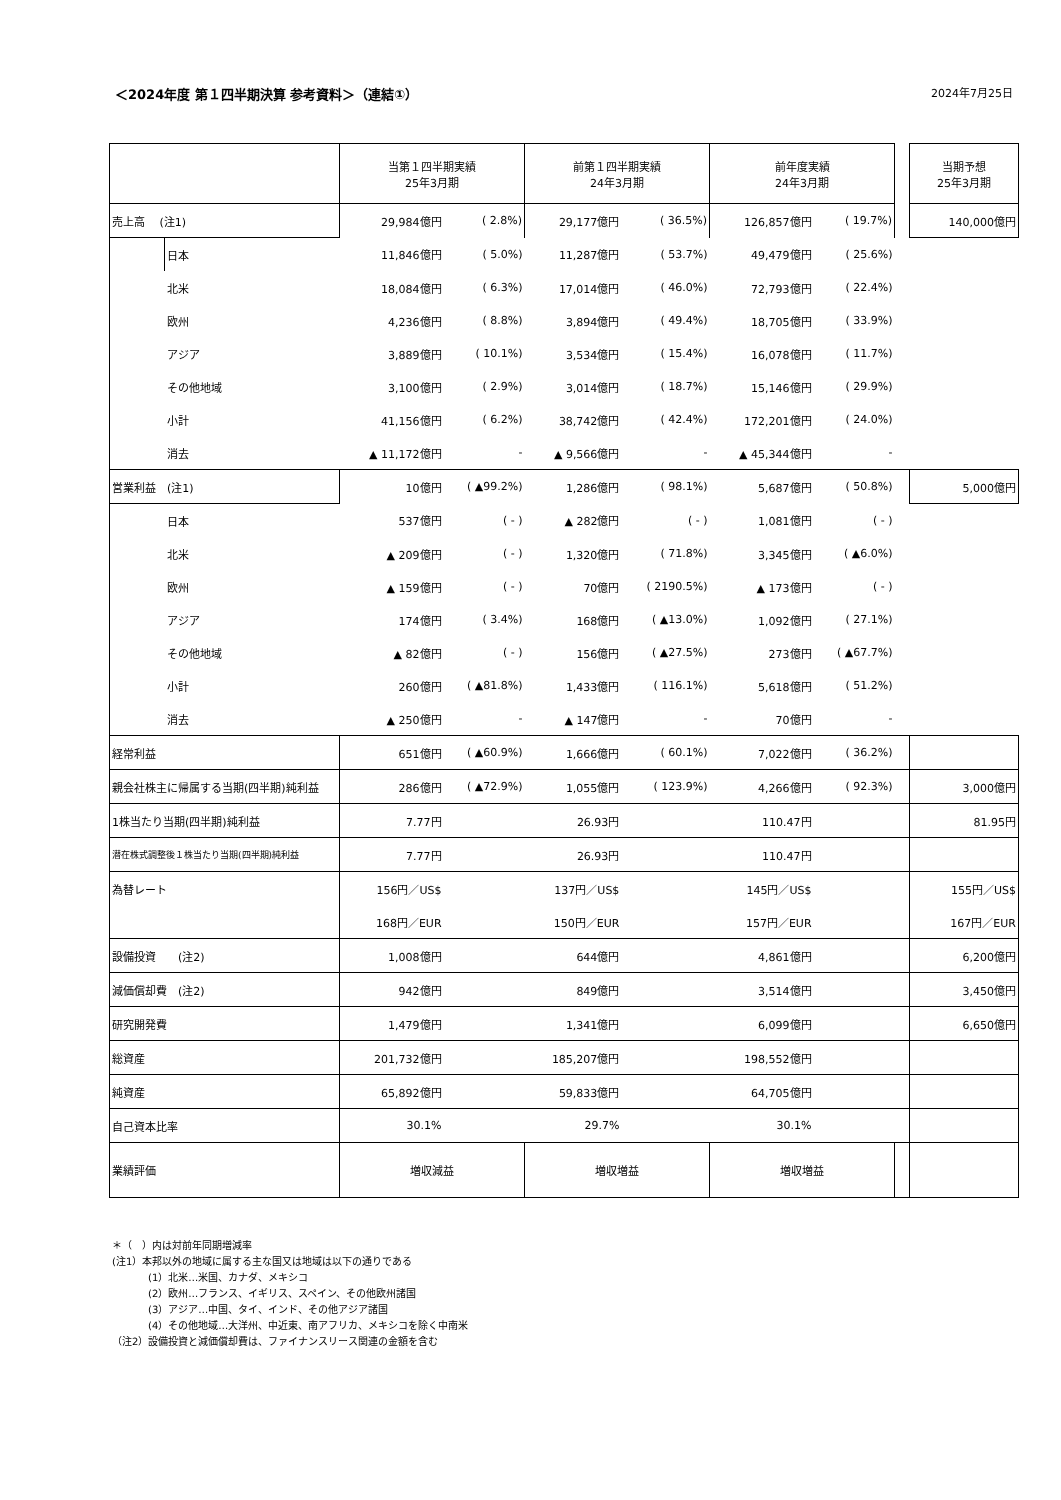＜2024年度 第１四半期決算 参考資料＞（連結①）
2024年7月25日
| | | 当第１四半期実績 25年3月期 | | 前第１四半期実績 24年3月期 | | 前年度実績 24年3月期 | | | 当期予想 25年3月期 |
| 売上高 (注1) | | 29,984億円 | ( 2.8%) | 29,177億円 | ( 36.5%) | 126,857億円 | ( 19.7%) | | 140,000億円 |
| | 日本 | 11,846億円 | ( 5.0%) | 11,287億円 | ( 53.7%) | 49,479億円 | ( 25.6%) | | |
| | 北米 | 18,084億円 | ( 6.3%) | 17,014億円 | ( 46.0%) | 72,793億円 | ( 22.4%) | | |
| | 欧州 | 4,236億円 | ( 8.8%) | 3,894億円 | ( 49.4%) | 18,705億円 | ( 33.9%) | | |
| | アジア | 3,889億円 | ( 10.1%) | 3,534億円 | ( 15.4%) | 16,078億円 | ( 11.7%) | | |
| | その他地域 | 3,100億円 | ( 2.9%) | 3,014億円 | ( 18.7%) | 15,146億円 | ( 29.9%) | | |
| | 小計 | 41,156億円 | ( 6.2%) | 38,742億円 | ( 42.4%) | 172,201億円 | ( 24.0%) | | |
| | 消去 | ▲ 11,172億円 | - | ▲ 9,566億円 | - | ▲ 45,344億円 | - | | |
| 営業利益 (注1) | | 10億円 | ( ▲99.2%) | 1,286億円 | ( 98.1%) | 5,687億円 | ( 50.8%) | | 5,000億円 |
| | 日本 | 537億円 | ( - ) | ▲ 282億円 | ( - ) | 1,081億円 | ( - ) | | |
| | 北米 | ▲ 209億円 | ( - ) | 1,320億円 | ( 71.8%) | 3,345億円 | ( ▲6.0%) | | |
| | 欧州 | ▲ 159億円 | ( - ) | 70億円 | ( 2190.5%) | ▲ 173億円 | ( - ) | | |
| | アジア | 174億円 | ( 3.4%) | 168億円 | ( ▲13.0%) | 1,092億円 | ( 27.1%) | | |
| | その他地域 | ▲ 82億円 | ( - ) | 156億円 | ( ▲27.5%) | 273億円 | ( ▲67.7%) | | |
| | 小計 | 260億円 | ( ▲81.8%) | 1,433億円 | ( 116.1%) | 5,618億円 | ( 51.2%) | | |
| | 消去 | ▲ 250億円 | - | ▲ 147億円 | - | 70億円 | - | | |
| 経常利益 | | 651億円 | ( ▲60.9%) | 1,666億円 | ( 60.1%) | 7,022億円 | ( 36.2%) | | |
| 親会社株主に帰属する当期(四半期)純利益 | | 286億円 | ( ▲72.9%) | 1,055億円 | ( 123.9%) | 4,266億円 | ( 92.3%) | | 3,000億円 |
| 1株当たり当期(四半期)純利益 | | 7.77円 | | 26.93円 | | 110.47円 | | | 81.95円 |
| 潜在株式調整後１株当たり当期(四半期)純利益 | | 7.77円 | | 26.93円 | | 110.47円 | | | |
| 為替レート | | 156円／US$ | | 137円／US$ | | 145円／US$ | | | 155円／US$ |
| | | 168円／EUR | | 150円／EUR | | 157円／EUR | | | 167円／EUR |
| 設備投資 (注2) | | 1,008億円 | | 644億円 | | 4,861億円 | | | 6,200億円 |
| 減価償却費 (注2) | | 942億円 | | 849億円 | | 3,514億円 | | | 3,450億円 |
| 研究開発費 | | 1,479億円 | | 1,341億円 | | 6,099億円 | | | 6,650億円 |
| 総資産 | | 201,732億円 | | 185,207億円 | | 198,552億円 | | | |
| 純資産 | | 65,892億円 | | 59,833億円 | | 64,705億円 | | | |
| 自己資本比率 | | 30.1% | | 29.7% | | 30.1% | | | |
| 業績評価 | | 増収減益 | | 増収増益 | | 増収増益 | | | |
＊（　）内は対前年同期増減率
(注1）本邦以外の地域に属する主な国又は地域は以下の通りである
(1）北米…米国、カナダ、メキシコ
(2）欧州…フランス、イギリス、スペイン、その他欧州諸国
(3）アジア…中国、タイ、インド、その他アジア諸国
(4）その他地域…大洋州、中近東、南アフリカ、メキシコを除く中南米
（注2）設備投資と減価償却費は、ファイナンスリース関連の金額を含む